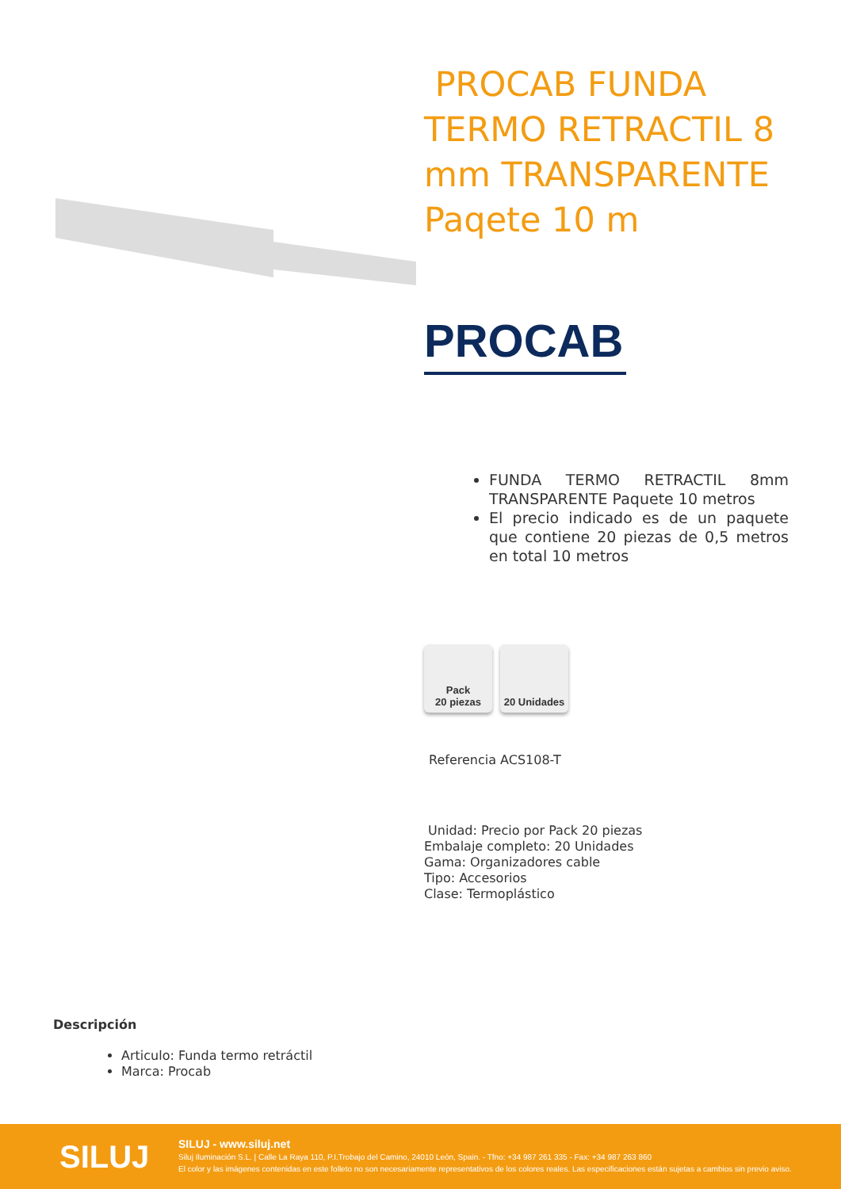PROCAB FUNDA TERMO RETRACTIL 8 mm TRANSPARENTE Paqete 10 m
PROCAB
FUNDA TERMO RETRACTIL 8mm TRANSPARENTE Paquete 10 metros
El precio indicado es de un paquete que contiene 20 piezas de 0,5 metros en total 10 metros
Pack
20 piezas
20 Unidades
Referencia ACS108-T
Unidad: Precio por Pack 20 piezas
Embalaje completo: 20 Unidades
Gama: Organizadores cable
Tipo: Accesorios
Clase: Termoplástico
Descripción
Articulo: Funda termo retráctil
Marca: Procab
SILUJ
SILUJ - www.siluj.net
Siluj Iluminación S.L. | Calle La Raya 110, P.I.Trobajo del Camino, 24010 León, Spain. - Tfno: +34 987 261 335 - Fax: +34 987 263 860
El color y las imágenes contenidas en este folleto no son necesariamente representativos de los colores reales. Las especificaciones están sujetas a cambios sin previo aviso.